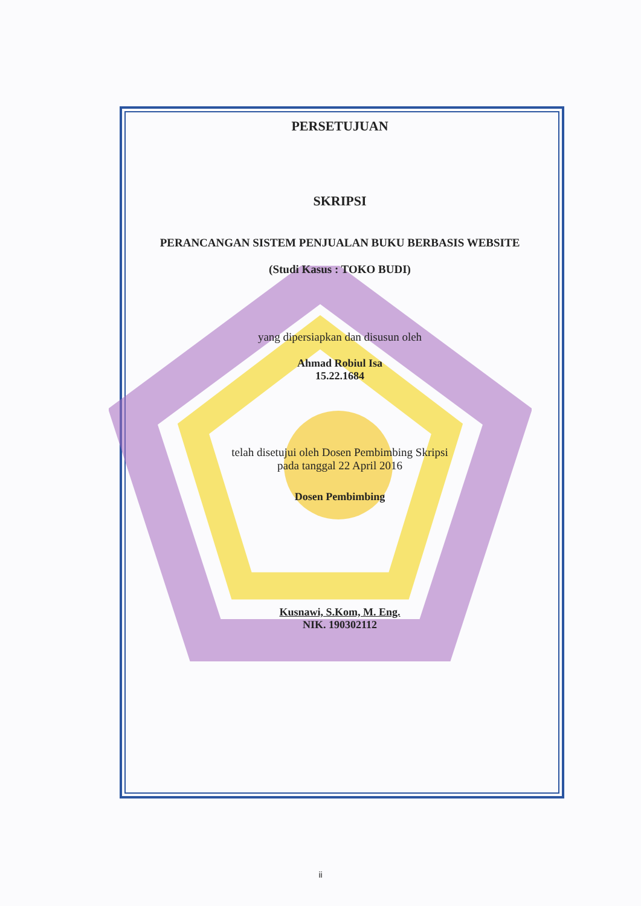PERSETUJUAN
SKRIPSI
PERANCANGAN SISTEM PENJUALAN BUKU BERBASIS WEBSITE
(Studi Kasus : TOKO BUDI)
yang dipersiapkan dan disusun oleh
Ahmad Robiul Isa
15.22.1684
telah disetujui oleh Dosen Pembimbing Skripsi
pada tanggal 22 April 2016
Dosen Pembimbing
Kusnawi, S.Kom, M. Eng.
NIK. 190302112
ii